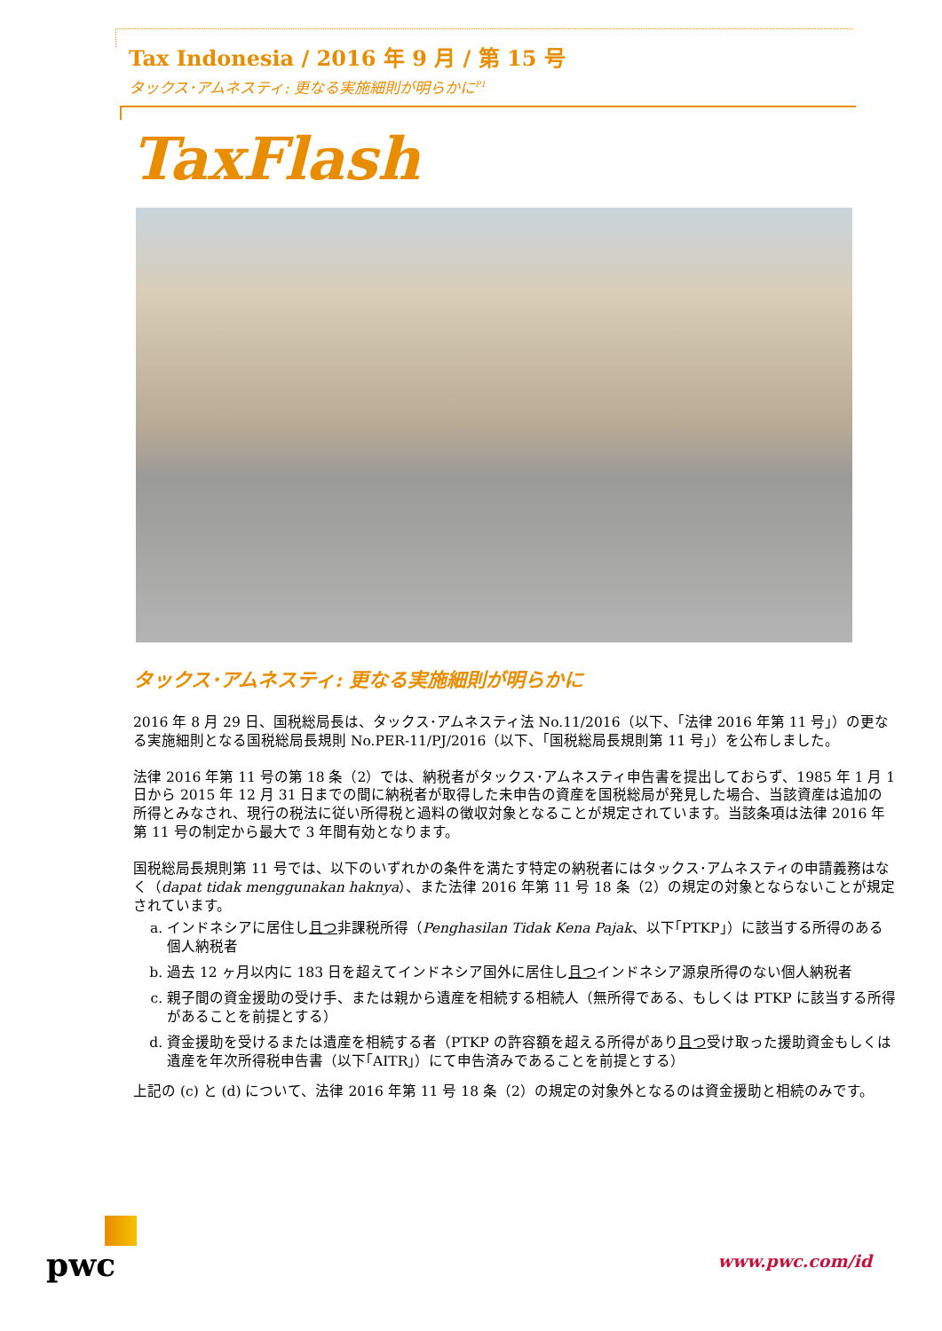Tax Indonesia / 2016 年 9 月 / 第 15 号
タックス･アムネスティ: 更なる実施細則が明らかに<sup>P1</sup>
TaxFlash
タックス･アムネスティ: 更なる実施細則が明らかに
2016 年 8 月 29 日、国税総局長は、タックス･アムネスティ法 No.11/2016（以下、｢法律 2016 年第 11 号｣）の更なる実施細則となる国税総局長規則 No.PER-11/PJ/2016（以下、｢国税総局長規則第 11 号｣）を公布しました。
法律 2016 年第 11 号の第 18 条（2）では、納税者がタックス･アムネスティ申告書を提出しておらず、1985 年 1 月 1 日から 2015 年 12 月 31 日までの間に納税者が取得した未申告の資産を国税総局が発見した場合、当該資産は追加の所得とみなされ、現行の税法に従い所得税と過料の徴収対象となることが規定されています。当該条項は法律 2016 年第 11 号の制定から最大で 3 年間有効となります。
国税総局長規則第 11 号では、以下のいずれかの条件を満たす特定の納税者にはタックス･アムネスティの申請義務はなく（dapat tidak menggunakan haknya）、また法律 2016 年第 11 号 18 条（2）の規定の対象とならないことが規定されています。
a. インドネシアに居住し且つ非課税所得（Penghasilan Tidak Kena Pajak、以下｢PTKP｣）に該当する所得のある個人納税者
b. 過去 12 ヶ月以内に 183 日を超えてインドネシア国外に居住し且つインドネシア源泉所得のない個人納税者
c. 親子間の資金援助の受け手、または親から遺産を相続する相続人（無所得である、もしくは PTKP に該当する所得があることを前提とする）
d. 資金援助を受けるまたは遺産を相続する者（PTKP の許容額を超える所得があり且つ受け取った援助資金もしくは遺産を年次所得税申告書（以下｢AITR｣）にて申告済みであることを前提とする）
上記の (c) と (d) について、法律 2016 年第 11 号 18 条（2）の規定の対象外となるのは資金援助と相続のみです。
pwc
www.pwc.com/id